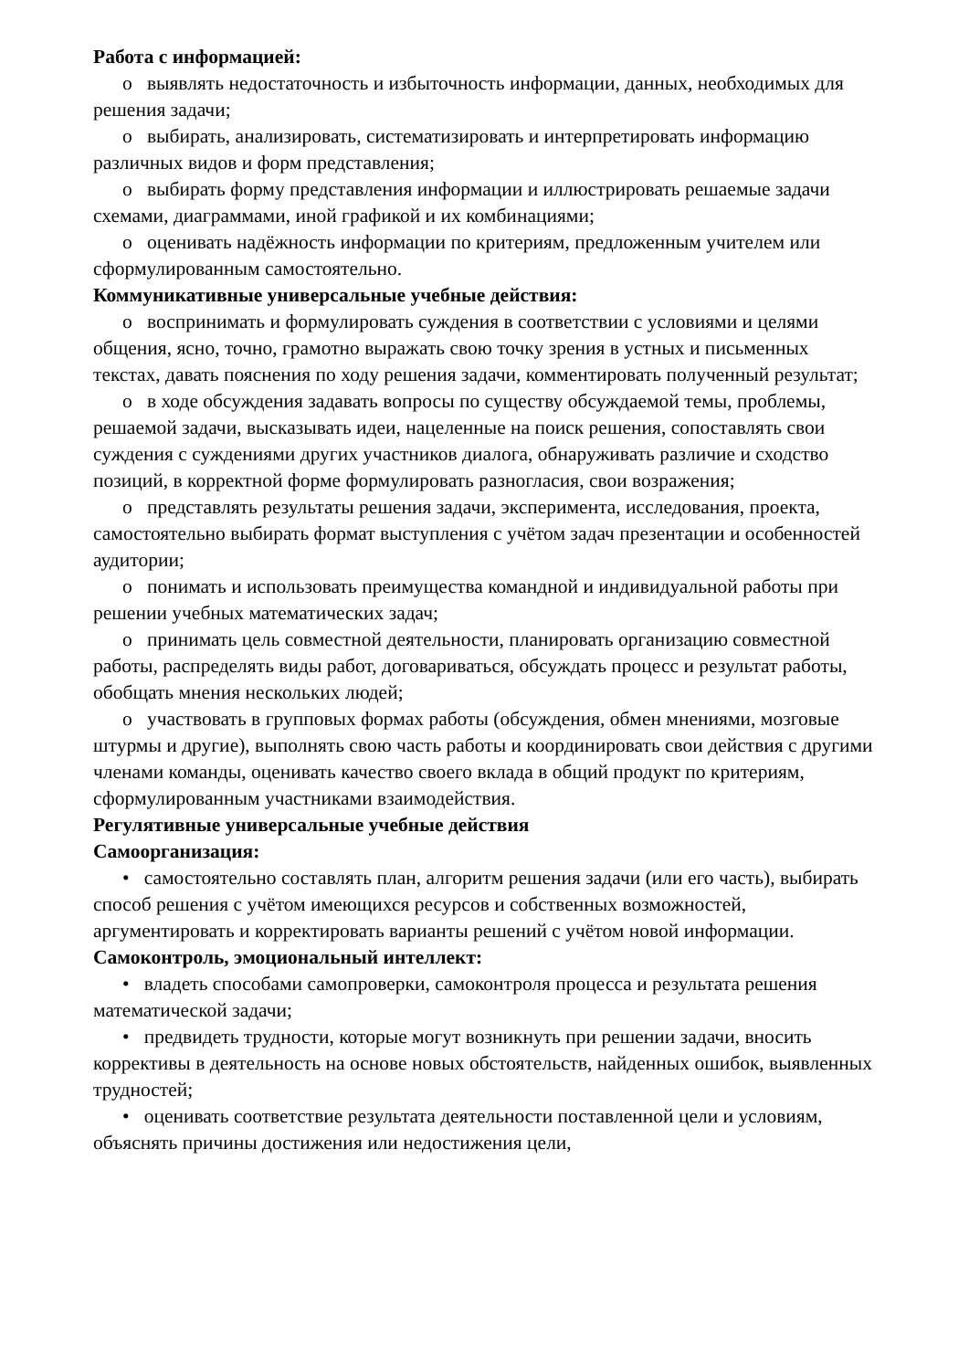Работа с информацией:
o выявлять недостаточность и избыточность информации, данных, необходимых для решения задачи;
o выбирать, анализировать, систематизировать и интерпретировать информацию различных видов и форм представления;
o выбирать форму представления информации и иллюстрировать решаемые задачи схемами, диаграммами, иной графикой и их комбинациями;
o оценивать надёжность информации по критериям, предложенным учителем или сформулированным самостоятельно.
Коммуникативные универсальные учебные действия:
o воспринимать и формулировать суждения в соответствии с условиями и целями общения, ясно, точно, грамотно выражать свою точку зрения в устных и письменных текстах, давать пояснения по ходу решения задачи, комментировать полученный результат;
o в ходе обсуждения задавать вопросы по существу обсуждаемой темы, проблемы, решаемой задачи, высказывать идеи, нацеленные на поиск решения, сопоставлять свои суждения с суждениями других участников диалога, обнаруживать различие и сходство позиций, в корректной форме формулировать разногласия, свои возражения;
o представлять результаты решения задачи, эксперимента, исследования, проекта, самостоятельно выбирать формат выступления с учётом задач презентации и особенностей аудитории;
o понимать и использовать преимущества командной и индивидуальной работы при решении учебных математических задач;
o принимать цель совместной деятельности, планировать организацию совместной работы, распределять виды работ, договариваться, обсуждать процесс и результат работы, обобщать мнения нескольких людей;
o участвовать в групповых формах работы (обсуждения, обмен мнениями, мозговые штурмы и другие), выполнять свою часть работы и координировать свои действия с другими членами команды, оценивать качество своего вклада в общий продукт по критериям, сформулированным участниками взаимодействия.
Регулятивные универсальные учебные действия
Самоорганизация:
• самостоятельно составлять план, алгоритм решения задачи (или его часть), выбирать способ решения с учётом имеющихся ресурсов и собственных возможностей, аргументировать и корректировать варианты решений с учётом новой информации.
Самоконтроль, эмоциональный интеллект:
• владеть способами самопроверки, самоконтроля процесса и результата решения математической задачи;
• предвидеть трудности, которые могут возникнуть при решении задачи, вносить коррективы в деятельность на основе новых обстоятельств, найденных ошибок, выявленных трудностей;
• оценивать соответствие результата деятельности поставленной цели и условиям, объяснять причины достижения или недостижения цели,